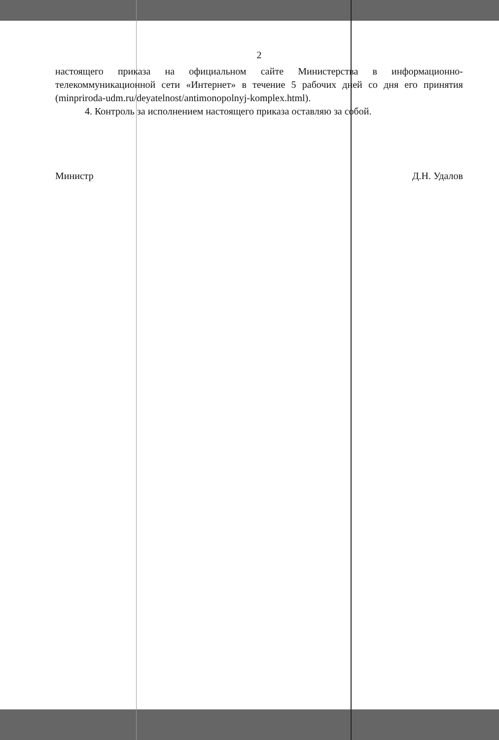2
настоящего приказа на официальном сайте Министерства в информационно-телекоммуникационной сети «Интернет» в течение 5 рабочих дней со дня его принятия (minpriroda-udm.ru/deyatelnost/antimonopolnyj-komplex.html).
4. Контроль за исполнением настоящего приказа оставляю за собой.
Министр Д.Н. Удалов